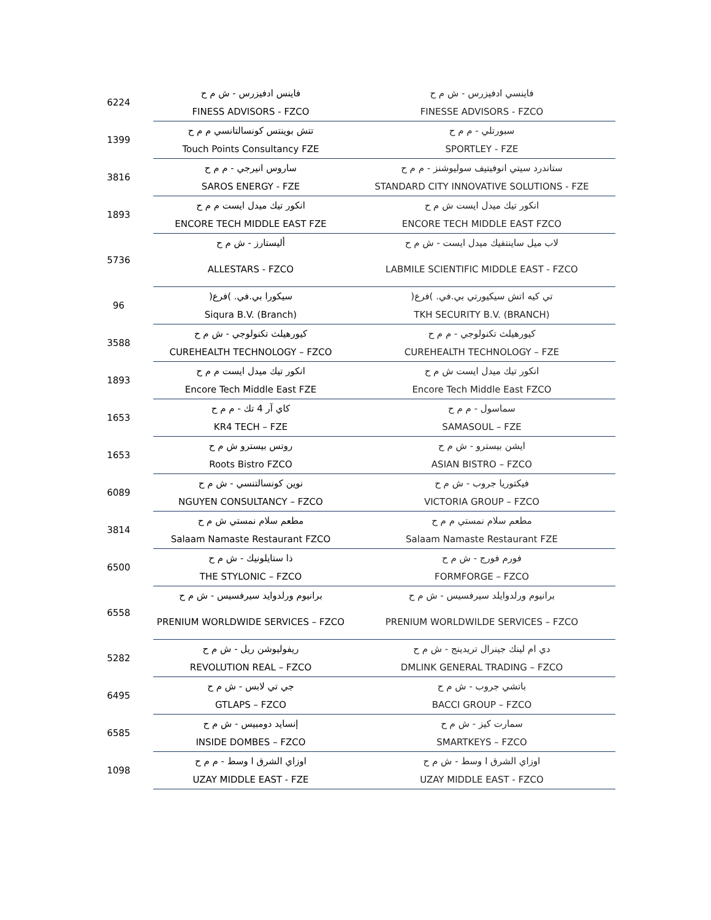| 6224 | فاينس ادفيزرس - ش م ح | فاينسي ادفيزرس - ش م ح |
| | FINESS ADVISORS - FZCO | FINESSE ADVISORS - FZCO |
| 1399 | تتش بوينتس كونسالتانسي م م ح | سبورتلي - م م ح |
| | Touch Points Consultancy FZE | SPORTLEY - FZE |
| 3816 | ساروس انيرجي - م م ح | ستاندرد سيتي انوفيتيف سوليوشنز - م م ح |
| | SAROS ENERGY - FZE | STANDARD CITY INNOVATIVE SOLUTIONS - FZE |
| 1893 | انكور تيك ميدل ايست م م ح | انكور تيك ميدل ايست ش م ح |
| | ENCORE TECH MIDDLE EAST FZE | ENCORE TECH MIDDLE EAST FZCO |
| 5736 | أليستارز - ش م ح | لاب ميل ساينتفيك ميدل ايست - ش م ح |
| | ALLESTARS - FZCO | LABMILE SCIENTIFIC MIDDLE EAST - FZCO |
| 96 | سيكورا بي.في. )فرع( | تي كيه اتش سيكيورتي بي.في. )فرع( |
| | Siqura B.V. (Branch) | TKH SECURITY B.V. (BRANCH) |
| 3588 | كيورهيلث تكنولوجي - ش م ح | كيورهيلث تكنولوجي - م م ح |
| | CUREHEALTH TECHNOLOGY – FZCO | CUREHEALTH TECHNOLOGY – FZE |
| 1893 | انكور تيك ميدل ايست م م ح | انكور تيك ميدل ايست ش م ح |
| | Encore Tech Middle East FZE | Encore Tech Middle East FZCO |
| 1653 | كاي آر 4 تك - م م ح | سماسول - م م ح |
| | KR4 TECH – FZE | SAMASOUL – FZE |
| 1653 | روتس بيسترو ش م ح | ايشن بيسترو - ش م ح |
| | Roots Bistro FZCO | ASIAN BISTRO – FZCO |
| 6089 | نوين كونسالتنسي - ش م ح | فيكتوريا جروب - ش م ح |
| | NGUYEN CONSULTANCY – FZCO | VICTORIA GROUP – FZCO |
| 3814 | مطعم سلام نمستي ش م ح | مطعم سلام نمستي م م ح |
| | Salaam Namaste Restaurant FZCO | Salaam Namaste Restaurant FZE |
| 6500 | ذا ستايلونيك - ش م ح | فورم فورج - ش م ح |
| | THE STYLONIC – FZCO | FORMFORGE – FZCO |
| 6558 | برانيوم ورلدوايد سيرفسيس - ش م ح | برانيوم ورلدوايلد سيرفسيس - ش م ح |
| | PRENIUM WORLDWIDE SERVICES – FZCO | PRENIUM WORLDWILDE SERVICES – FZCO |
| 5282 | ريفوليوشن ريل - ش م ح | دي ام لينك جينرال تريدينج - ش م ح |
| | REVOLUTION REAL – FZCO | DMLINK GENERAL TRADING – FZCO |
| 6495 | جي تي لابس - ش م ح | باتشي جروب - ش م ح |
| | GTLAPS – FZCO | BACCI GROUP – FZCO |
| 6585 | إنسايد دومبيس - ش م ح | سمارت كيز - ش م ح |
| | INSIDE DOMBES – FZCO | SMARTKEYS – FZCO |
| 1098 | اوزاي الشرق ا وسط - م م ح | اوزاي الشرق ا وسط - ش م ح |
| | UZAY MIDDLE EAST - FZE | UZAY MIDDLE EAST - FZCO |